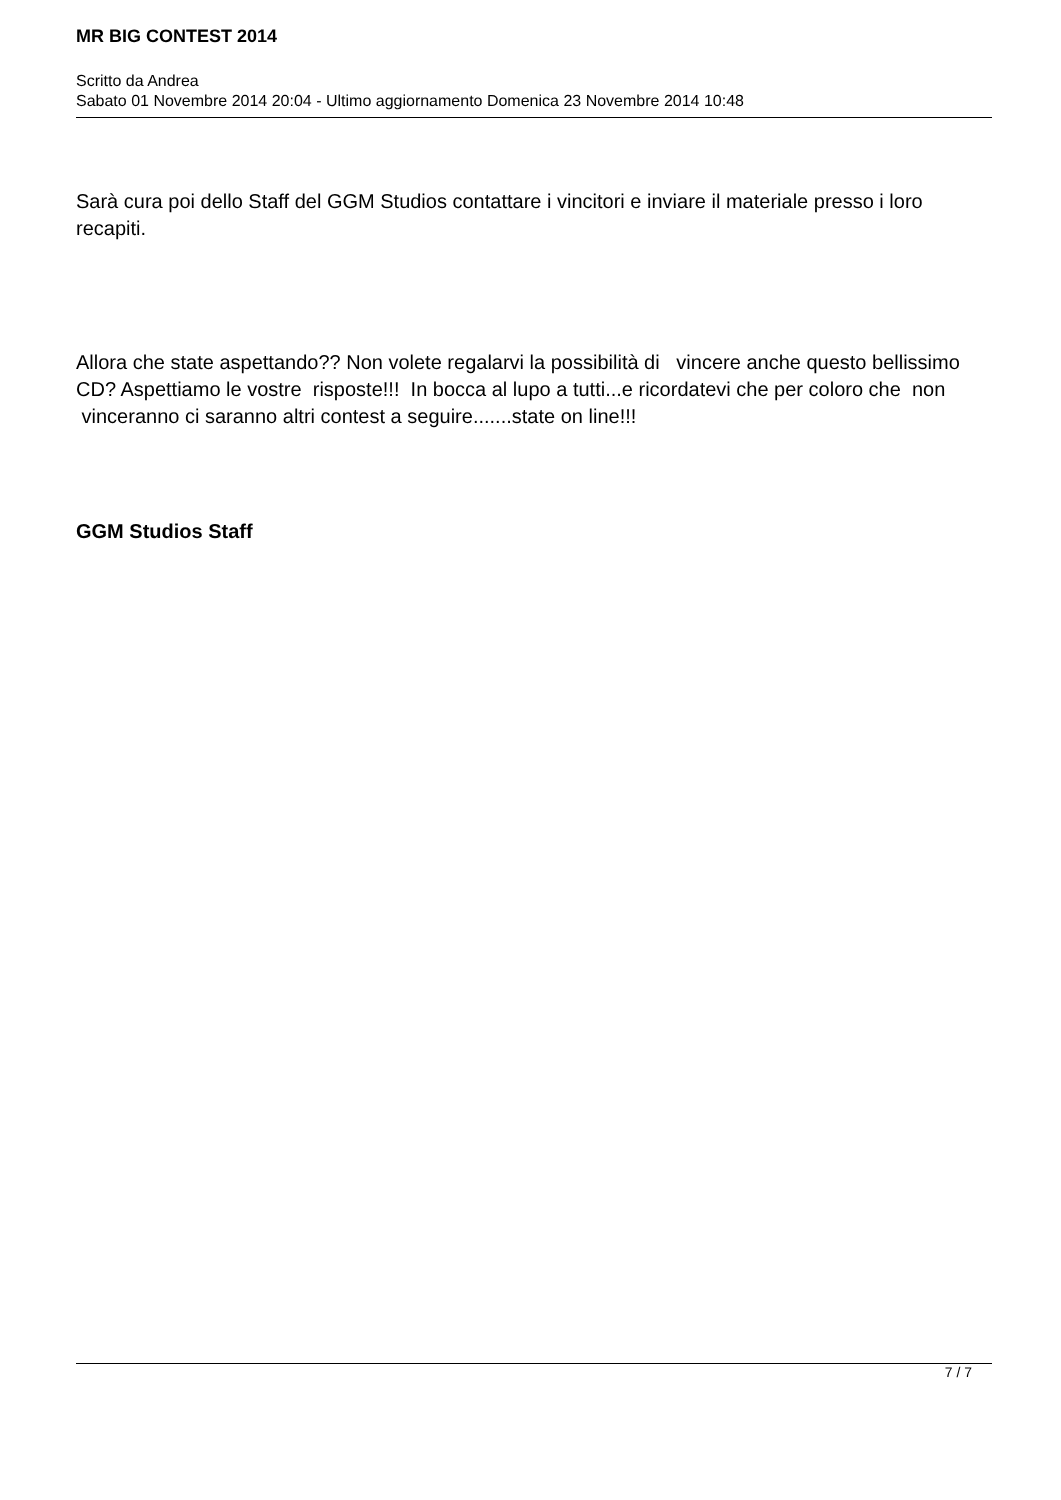MR BIG CONTEST 2014
Scritto da Andrea
Sabato 01 Novembre 2014 20:04 - Ultimo aggiornamento Domenica 23 Novembre 2014 10:48
Sarà cura poi dello Staff del GGM Studios contattare i vincitori e inviare il materiale presso i loro recapiti.
Allora che state aspettando?? Non volete regalarvi la possibilità di vincere anche questo bellissimo CD? Aspettiamo le vostre risposte!!! In bocca al lupo a tutti...e ricordatevi che per coloro che non vinceranno ci saranno altri contest a seguire.......state on line!!!
GGM Studios Staff
7 / 7